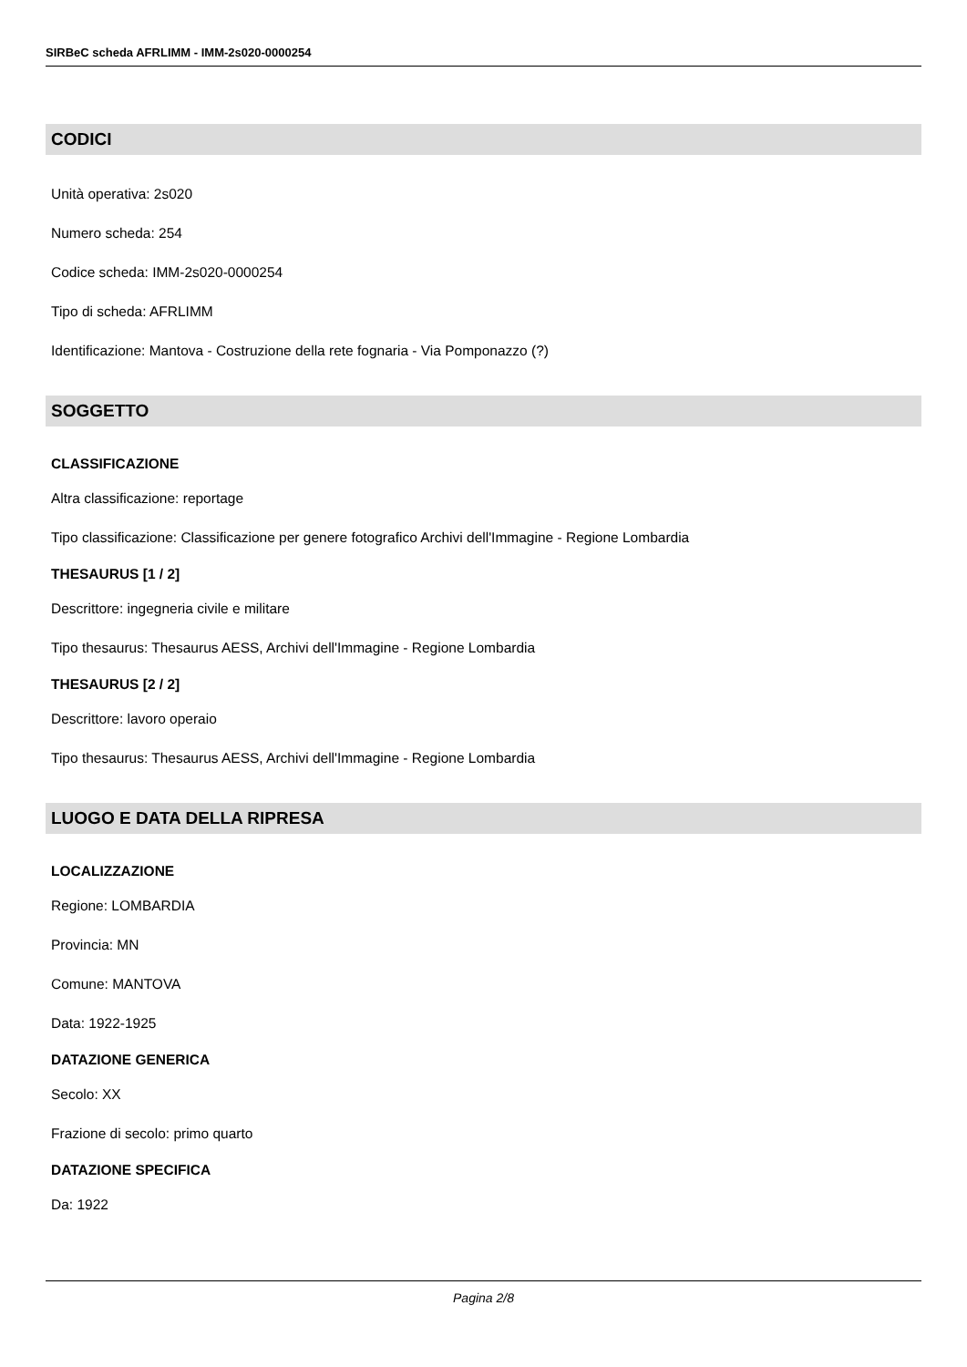SIRBeC scheda AFRLIMM - IMM-2s020-0000254
CODICI
Unità operativa: 2s020
Numero scheda: 254
Codice scheda: IMM-2s020-0000254
Tipo di scheda: AFRLIMM
Identificazione: Mantova - Costruzione della rete fognaria - Via Pomponazzo (?)
SOGGETTO
CLASSIFICAZIONE
Altra classificazione: reportage
Tipo classificazione: Classificazione per genere fotografico Archivi dell'Immagine - Regione Lombardia
THESAURUS [1 / 2]
Descrittore: ingegneria civile e militare
Tipo thesaurus: Thesaurus AESS, Archivi dell'Immagine - Regione Lombardia
THESAURUS [2 / 2]
Descrittore: lavoro operaio
Tipo thesaurus: Thesaurus AESS, Archivi dell'Immagine - Regione Lombardia
LUOGO E DATA DELLA RIPRESA
LOCALIZZAZIONE
Regione: LOMBARDIA
Provincia: MN
Comune: MANTOVA
Data: 1922-1925
DATAZIONE GENERICA
Secolo: XX
Frazione di secolo: primo quarto
DATAZIONE SPECIFICA
Da: 1922
Pagina 2/8